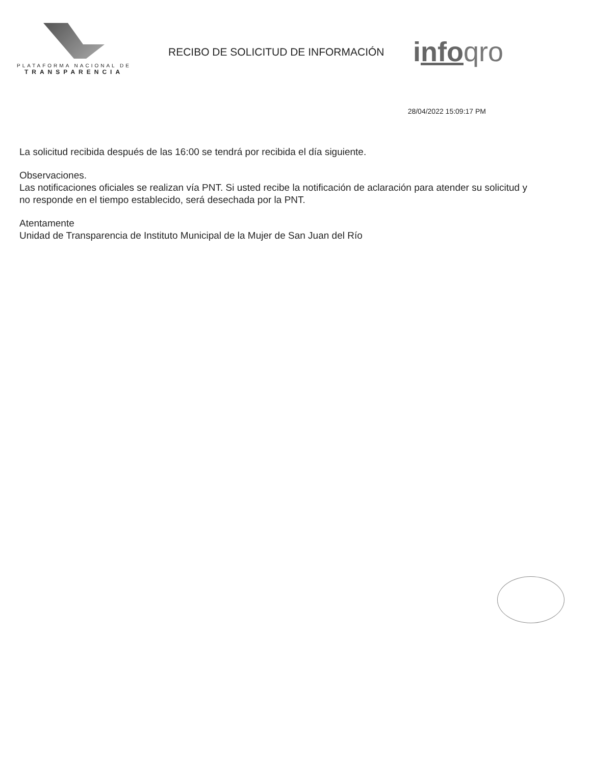PLATAFORMA NACIONAL DE
TRANSPARENCIA
RECIBO DE SOLICITUD DE INFORMACIÓN
info qro
28/04/2022 15:09:17 PM
La solicitud recibida después de las 16:00 se tendrá por recibida el día siguiente.
Observaciones.
Las notificaciones oficiales se realizan vía PNT. Si usted recibe la notificación de aclaración para atender su solicitud y no responde en el tiempo establecido, será desechada por la PNT.
Atentamente
Unidad de Transparencia de Instituto Municipal de la Mujer de San Juan del Río